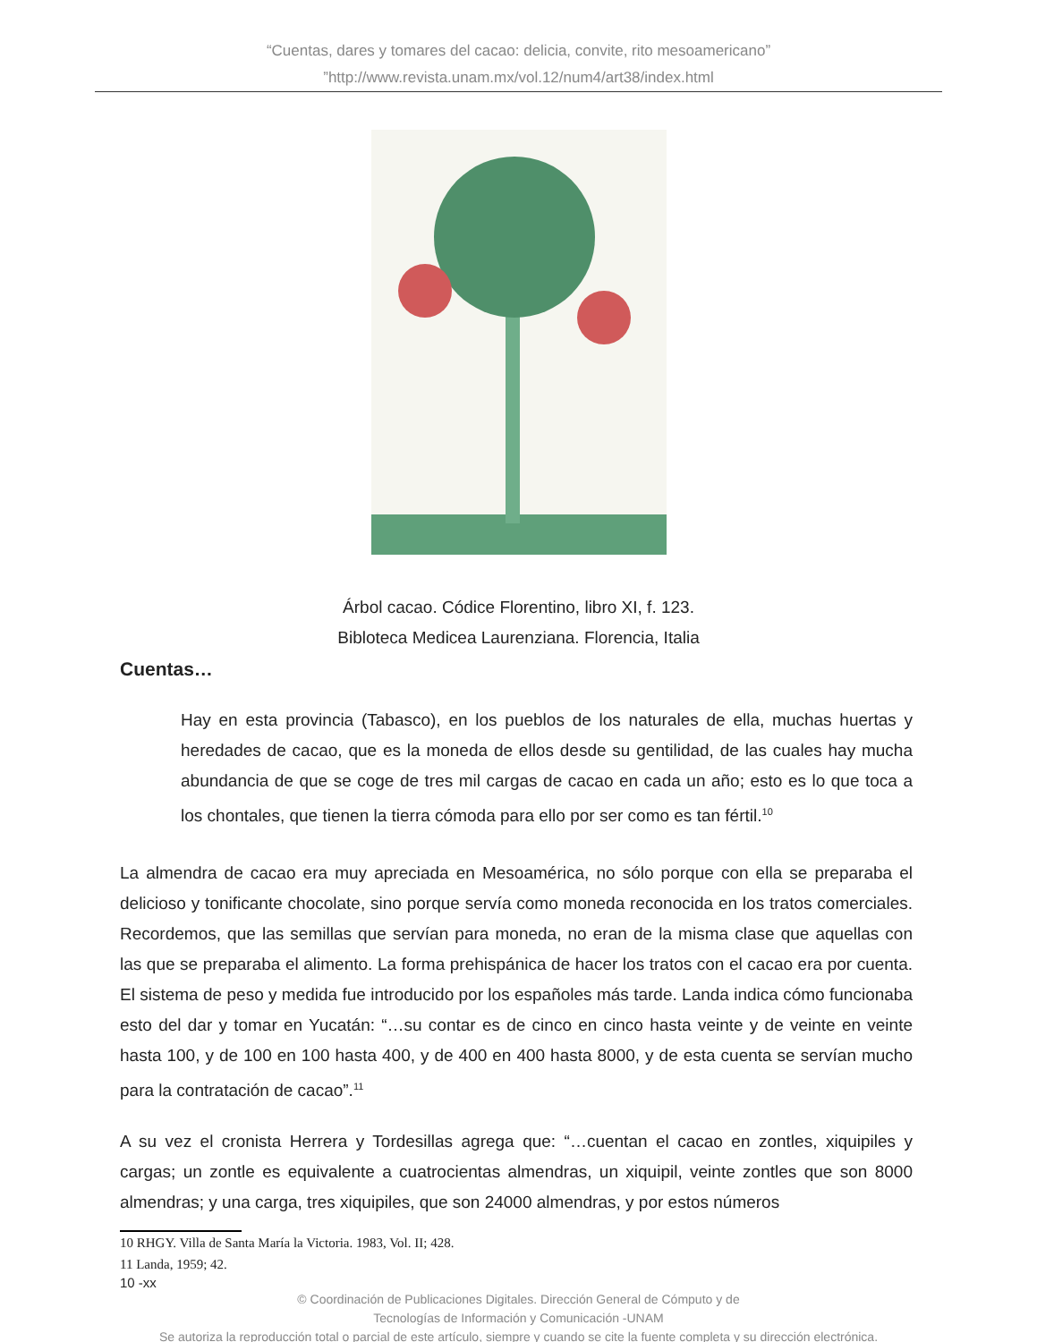“Cuentas, dares y tomares del cacao: delicia, convite, rito mesoamericano”
”http://www.revista.unam.mx/vol.12/num4/art38/index.html
Árbol cacao. Códice Florentino, libro XI, f. 123.
Bibloteca Medicea Laurenziana. Florencia, Italia
Cuentas…
Hay en esta provincia (Tabasco), en los pueblos de los naturales de ella, muchas huertas y heredades de cacao, que es la moneda de ellos desde su gentilidad, de las cuales hay mucha abundancia de que se coge de tres mil cargas de cacao en cada un año; esto es lo que toca a los chontales, que tienen la tierra cómoda para ello por ser como es tan fértil.<sup>10</sup>
La almendra de cacao era muy apreciada en Mesoamérica, no sólo porque con ella se preparaba el delicioso y tonificante chocolate, sino porque servía como moneda reconocida en los tratos comerciales. Recordemos, que las semillas que servían para moneda, no eran de la misma clase que aquellas con las que se preparaba el alimento. La forma prehispánica de hacer los tratos con el cacao era por cuenta. El sistema de peso y medida fue introducido por los españoles más tarde. Landa indica cómo funcionaba esto del dar y tomar en Yucatán: “…su contar es de cinco en cinco hasta veinte y de veinte en veinte hasta 100, y de 100 en 100 hasta 400, y de 400 en 400 hasta 8000, y de esta cuenta se servían mucho para la contratación de cacao”.<sup>11</sup>
A su vez el cronista Herrera y Tordesillas agrega que: “…cuentan el cacao en zontles, xiquipiles y cargas; un zontle es equivalente a cuatrocientas almendras, un xiquipil, veinte zontles que son 8000 almendras; y una carga, tres xiquipiles, que son 24000 almendras, y por estos números
10 RHGY. Villa de Santa María la Victoria. 1983, Vol. II; 428.
11 Landa, 1959; 42.
10 -xx
© Coordinación de Publicaciones Digitales. Dirección General de Cómputo y de
Tecnologías de Información y Comunicación -UNAM
Se autoriza la reproducción total o parcial de este artículo, siempre y cuando se cite la fuente completa y su dirección electrónica.